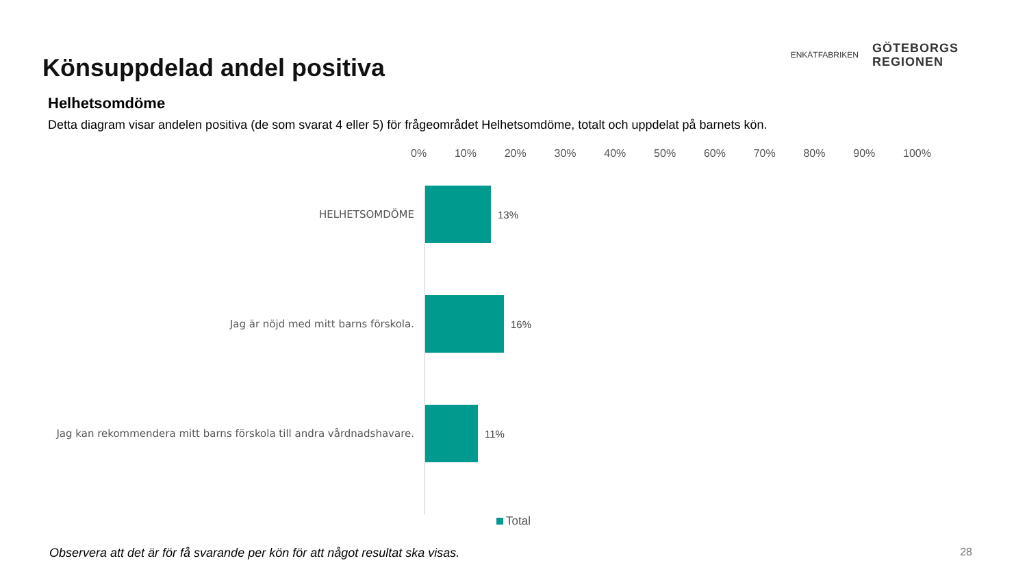Könsuppdelad andel positiva
ENKÄTFABRIKEN
GÖTEBORGS
REGIONEN
Helhetsomdöme
Detta diagram visar andelen positiva (de som svarat 4 eller 5) för frågeområdet Helhetsomdöme, totalt och uppdelat på barnets kön.
0% 10% 20% 30% 40% 50% 60% 70% 80% 90% 100%
HELHETSOMDÖME 13%
Jag är nöjd med mitt barns förskola. 16%
Jag kan rekommendera mitt barns förskola till andra vårdnadshavare. 11%
Total
Observera att det är för få svarande per kön för att något resultat ska visas. 28